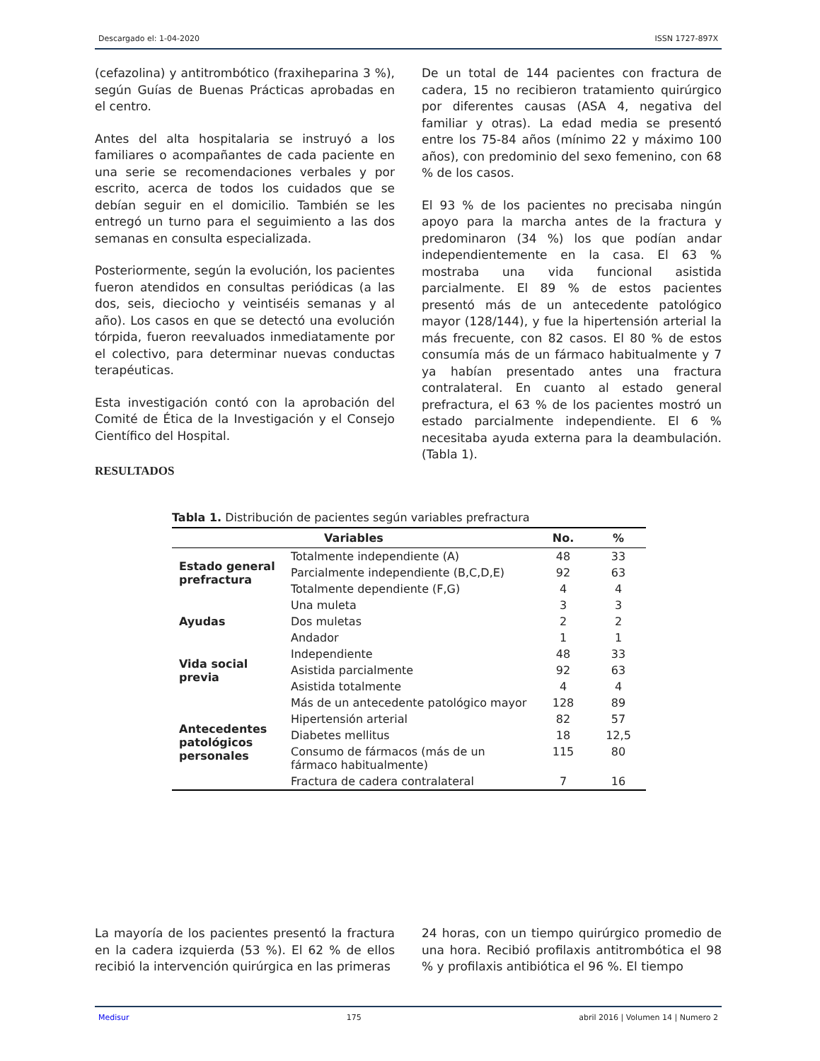Descargado el: 1-04-2020 ISSN 1727-897X
(cefazolina) y antitrombótico (fraxiheparina 3 %), según Guías de Buenas Prácticas aprobadas en el centro.
Antes del alta hospitalaria se instruyó a los familiares o acompañantes de cada paciente en una serie se recomendaciones verbales y por escrito, acerca de todos los cuidados que se debían seguir en el domicilio. También se les entregó un turno para el seguimiento a las dos semanas en consulta especializada.
Posteriormente, según la evolución, los pacientes fueron atendidos en consultas periódicas (a las dos, seis, dieciocho y veintiséis semanas y al año). Los casos en que se detectó una evolución tórpida, fueron reevaluados inmediatamente por el colectivo, para determinar nuevas conductas terapéuticas.
Esta investigación contó con la aprobación del Comité de Ética de la Investigación y el Consejo Científico del Hospital.
RESULTADOS
De un total de 144 pacientes con fractura de cadera, 15 no recibieron tratamiento quirúrgico por diferentes causas (ASA 4, negativa del familiar y otras). La edad media se presentó entre los 75-84 años (mínimo 22 y máximo 100 años), con predominio del sexo femenino, con 68 % de los casos.
El 93 % de los pacientes no precisaba ningún apoyo para la marcha antes de la fractura y predominaron (34 %) los que podían andar independientemente en la casa. El 63 % mostraba una vida funcional asistida parcialmente. El 89 % de estos pacientes presentó más de un antecedente patológico mayor (128/144), y fue la hipertensión arterial la más frecuente, con 82 casos. El 80 % de estos consumía más de un fármaco habitualmente y 7 ya habían presentado antes una fractura contralateral. En cuanto al estado general prefractura, el 63 % de los pacientes mostró un estado parcialmente independiente. El 6 % necesitaba ayuda externa para la deambulación. (Tabla 1).
Tabla 1. Distribución de pacientes según variables prefractura
| Variables | | No. | % |
| --- | --- | --- | --- |
| Estado general prefractura | Totalmente independiente (A) | 48 | 33 |
| | Parcialmente independiente (B,C,D,E) | 92 | 63 |
| | Totalmente dependiente (F,G) | 4 | 4 |
| Ayudas | Una muleta | 3 | 3 |
| | Dos muletas | 2 | 2 |
| | Andador | 1 | 1 |
| Vida social previa | Independiente | 48 | 33 |
| | Asistida parcialmente | 92 | 63 |
| | Asistida totalmente | 4 | 4 |
| Antecedentes patológicos personales | Más de un antecedente patológico mayor | 128 | 89 |
| | Hipertensión arterial | 82 | 57 |
| | Diabetes mellitus | 18 | 12,5 |
| | Consumo de fármacos (más de un fármaco habitualmente) | 115 | 80 |
| | Fractura de cadera contralateral | 7 | 16 |
La mayoría de los pacientes presentó la fractura en la cadera izquierda (53 %). El 62 % de ellos recibió la intervención quirúrgica en las primeras
24 horas, con un tiempo quirúrgico promedio de una hora. Recibió profilaxis antitrombótica el 98 % y profilaxis antibiótica el 96 %. El tiempo
Medisur 175 abril 2016 | Volumen 14 | Numero 2